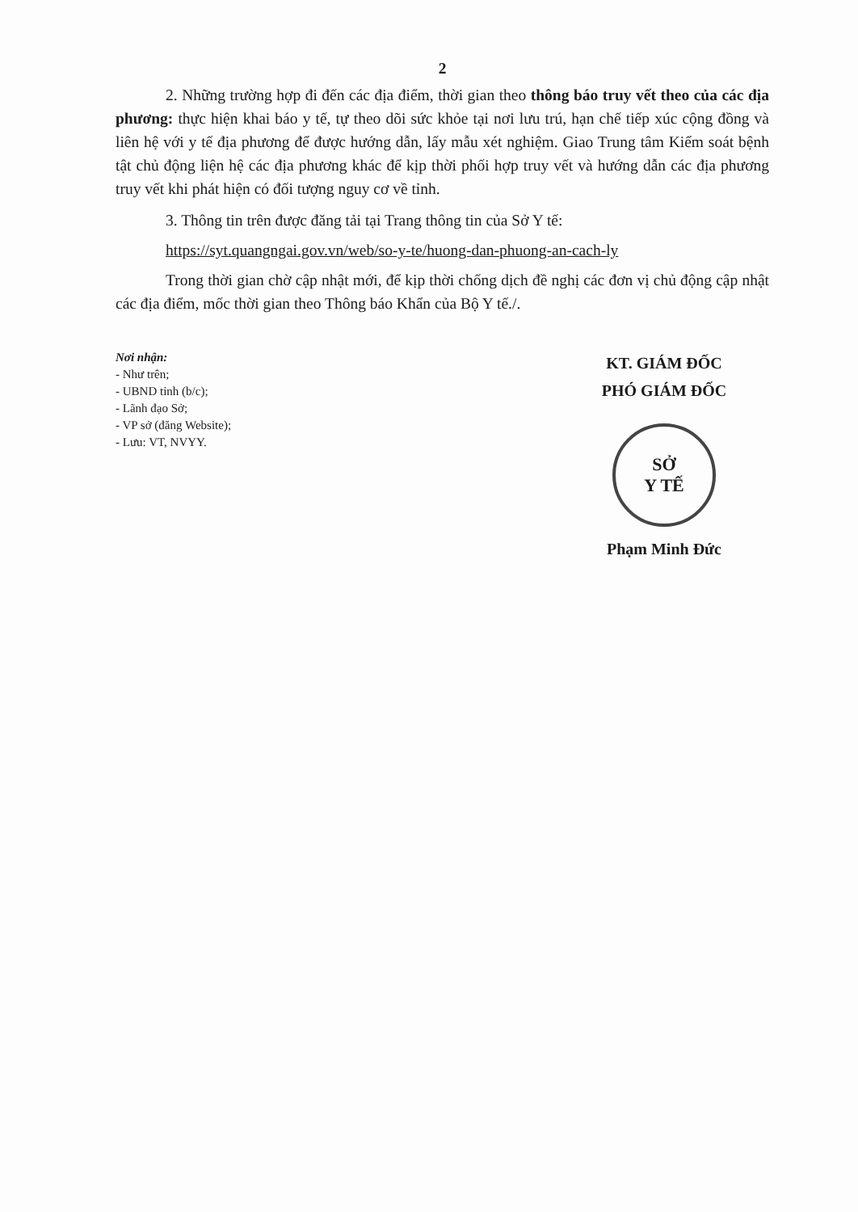2
2. Những trường hợp đi đến các địa điểm, thời gian theo thông báo truy vết theo của các địa phương: thực hiện khai báo y tế, tự theo dõi sức khỏe tại nơi lưu trú, hạn chế tiếp xúc cộng đồng và liên hệ với y tế địa phương để được hướng dẫn, lấy mẫu xét nghiệm. Giao Trung tâm Kiểm soát bệnh tật chủ động liện hệ các địa phương khác để kịp thời phối hợp truy vết và hướng dẫn các địa phương truy vết khi phát hiện có đối tượng nguy cơ về tỉnh.
3. Thông tin trên được đăng tải tại Trang thông tin của Sở Y tế:
https://syt.quangngai.gov.vn/web/so-y-te/huong-dan-phuong-an-cach-ly
Trong thời gian chờ cập nhật mới, để kịp thời chống dịch đề nghị các đơn vị chủ động cập nhật các địa điểm, mốc thời gian theo Thông báo Khẩn của Bộ Y tế./.
Nơi nhận:
- Như trên;
- UBND tỉnh (b/c);
- Lãnh đạo Sở;
- VP sở (đăng Website);
- Lưu: VT, NVYY.
KT. GIÁM ĐỐC
PHÓ GIÁM ĐỐC
SỞ
Y TẾ
Phạm Minh Đức